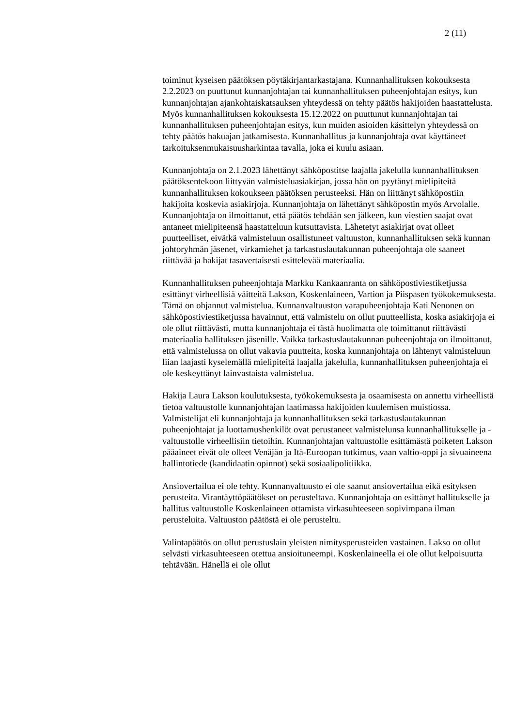2 (11)
toiminut kyseisen päätöksen pöytäkirjantarkastajana. Kunnanhallituksen kokouksesta 2.2.2023 on puuttunut kunnanjohtajan tai kunnanhallituksen puheenjohtajan esitys, kun kunnanjohtajan ajankohtaiskatsauksen yhteydessä on tehty päätös hakijoiden haastattelusta. Myös kunnanhallituksen kokouksesta 15.12.2022 on puuttunut kunnanjohtajan tai kunnanhallituksen puheenjohtajan esitys, kun muiden asioiden käsittelyn yhteydessä on tehty päätös hakuajan jatkamisesta. Kunnanhallitus ja kunnanjohtaja ovat käyttäneet tarkoituksenmukaisuusharkintaa tavalla, joka ei kuulu asiaan.
Kunnanjohtaja on 2.1.2023 lähettänyt sähköpostitse laajalla jakelulla kunnanhallituksen päätöksentekoon liittyvän valmisteluasiakirjan, jossa hän on pyytänyt mielipiteitä kunnanhallituksen kokoukseen päätöksen perusteeksi. Hän on liittänyt sähköpostiin hakijoita koskevia asiakirjoja. Kunnanjohtaja on lähettänyt sähköpostin myös Arvolalle. Kunnanjohtaja on ilmoittanut, että päätös tehdään sen jälkeen, kun viestien saajat ovat antaneet mielipiteensä haastatteluun kutsuttavista. Lähetetyt asiakirjat ovat olleet puutteelliset, eivätkä valmisteluun osallistuneet valtuuston, kunnanhallituksen sekä kunnan johtoryhmän jäsenet, virkamiehet ja tarkastuslautakunnan puheenjohtaja ole saaneet riittävää ja hakijat tasavertaisesti esittelevää materiaalia.
Kunnanhallituksen puheenjohtaja Markku Kankaanranta on sähköpostiviestiketjussa esittänyt virheellisiä väitteitä Lakson, Koskenlaineen, Vartion ja Piispasen työkokemuksesta. Tämä on ohjannut valmistelua. Kunnanvaltuuston varapuheenjohtaja Kati Nenonen on sähköpostiviestiketjussa havainnut, että valmistelu on ollut puutteellista, koska asiakirjoja ei ole ollut riittävästi, mutta kunnanjohtaja ei tästä huolimatta ole toimittanut riittävästi materiaalia hallituksen jäsenille. Vaikka tarkastuslautakunnan puheenjohtaja on ilmoittanut, että valmistelussa on ollut vakavia puutteita, koska kunnanjohtaja on lähtenyt valmisteluun liian laajasti kyselemällä mielipiteitä laajalla jakelulla, kunnanhallituksen puheenjohtaja ei ole keskeyttänyt lainvastaista valmistelua.
Hakija Laura Lakson koulutuksesta, työkokemuksesta ja osaamisesta on annettu virheellistä tietoa valtuustolle kunnanjohtajan laatimassa hakijoiden kuulemisen muistiossa. Valmistelijat eli kunnanjohtaja ja kunnanhallituksen sekä tarkastuslautakunnan puheenjohtajat ja luottamushenkilöt ovat perustaneet valmistelunsa kunnanhallitukselle ja -valtuustolle virheellisiin tietoihin. Kunnanjohtajan valtuustolle esittämästä poiketen Lakson pääaineet eivät ole olleet Venäjän ja Itä-Euroopan tutkimus, vaan valtio-oppi ja sivuaineena hallintotiede (kandidaatin opinnot) sekä sosiaalipolitiikka.
Ansiovertailua ei ole tehty. Kunnanvaltuusto ei ole saanut ansiovertailua eikä esityksen perusteita. Virantäyttöpäätökset on perusteltava. Kunnanjohtaja on esittänyt hallitukselle ja hallitus valtuustolle Koskenlaineen ottamista virkasuhteeseen sopivimpana ilman perusteluita. Valtuuston päätöstä ei ole perusteltu.
Valintapäätös on ollut perustuslain yleisten nimitysperusteiden vastainen. Lakso on ollut selvästi virkasuhteeseen otettua ansioituneempi. Koskenlaineella ei ole ollut kelpoisuutta tehtävään. Hänellä ei ole ollut